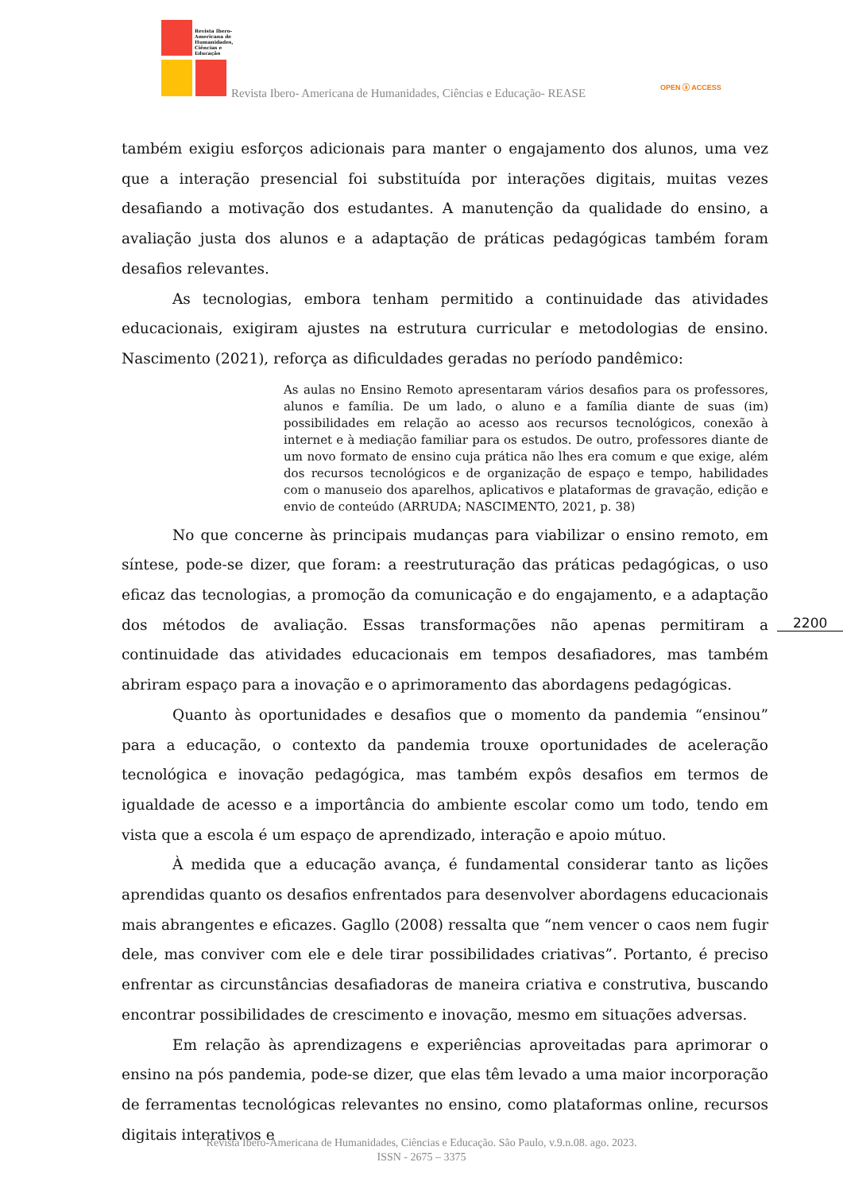Revista Ibero-Americana de Humanidades, Ciências e Educação
Revista Ibero- Americana de Humanidades, Ciências e Educação- REASE
OPEN ⓐ ACCESS
também exigiu esforços adicionais para manter o engajamento dos alunos, uma vez que a interação presencial foi substituída por interações digitais, muitas vezes desafiando a motivação dos estudantes. A manutenção da qualidade do ensino, a avaliação justa dos alunos e a adaptação de práticas pedagógicas também foram desafios relevantes.
As tecnologias, embora tenham permitido a continuidade das atividades educacionais, exigiram ajustes na estrutura curricular e metodologias de ensino. Nascimento (2021), reforça as dificuldades geradas no período pandêmico:
As aulas no Ensino Remoto apresentaram vários desafios para os professores, alunos e família. De um lado, o aluno e a família diante de suas (im) possibilidades em relação ao acesso aos recursos tecnológicos, conexão à internet e à mediação familiar para os estudos. De outro, professores diante de um novo formato de ensino cuja prática não lhes era comum e que exige, além dos recursos tecnológicos e de organização de espaço e tempo, habilidades com o manuseio dos aparelhos, aplicativos e plataformas de gravação, edição e envio de conteúdo (ARRUDA; NASCIMENTO, 2021, p. 38)
No que concerne às principais mudanças para viabilizar o ensino remoto, em síntese, pode-se dizer, que foram: a reestruturação das práticas pedagógicas, o uso eficaz das tecnologias, a promoção da comunicação e do engajamento, e a adaptação dos métodos de avaliação. Essas transformações não apenas permitiram a continuidade das atividades educacionais em tempos desafiadores, mas também abriram espaço para a inovação e o aprimoramento das abordagens pedagógicas.
Quanto às oportunidades e desafios que o momento da pandemia “ensinou” para a educação, o contexto da pandemia trouxe oportunidades de aceleração tecnológica e inovação pedagógica, mas também expôs desafios em termos de igualdade de acesso e a importância do ambiente escolar como um todo, tendo em vista que a escola é um espaço de aprendizado, interação e apoio mútuo.
À medida que a educação avança, é fundamental considerar tanto as lições aprendidas quanto os desafios enfrentados para desenvolver abordagens educacionais mais abrangentes e eficazes. Gagllo (2008) ressalta que “nem vencer o caos nem fugir dele, mas conviver com ele e dele tirar possibilidades criativas”. Portanto, é preciso enfrentar as circunstâncias desafiadoras de maneira criativa e construtiva, buscando encontrar possibilidades de crescimento e inovação, mesmo em situações adversas.
Em relação às aprendizagens e experiências aproveitadas para aprimorar o ensino na pós pandemia, pode-se dizer, que elas têm levado a uma maior incorporação de ferramentas tecnológicas relevantes no ensino, como plataformas online, recursos digitais interativos e
2200
Revista Ibero-Americana de Humanidades, Ciências e Educação. São Paulo, v.9.n.08. ago. 2023.
ISSN - 2675 – 3375